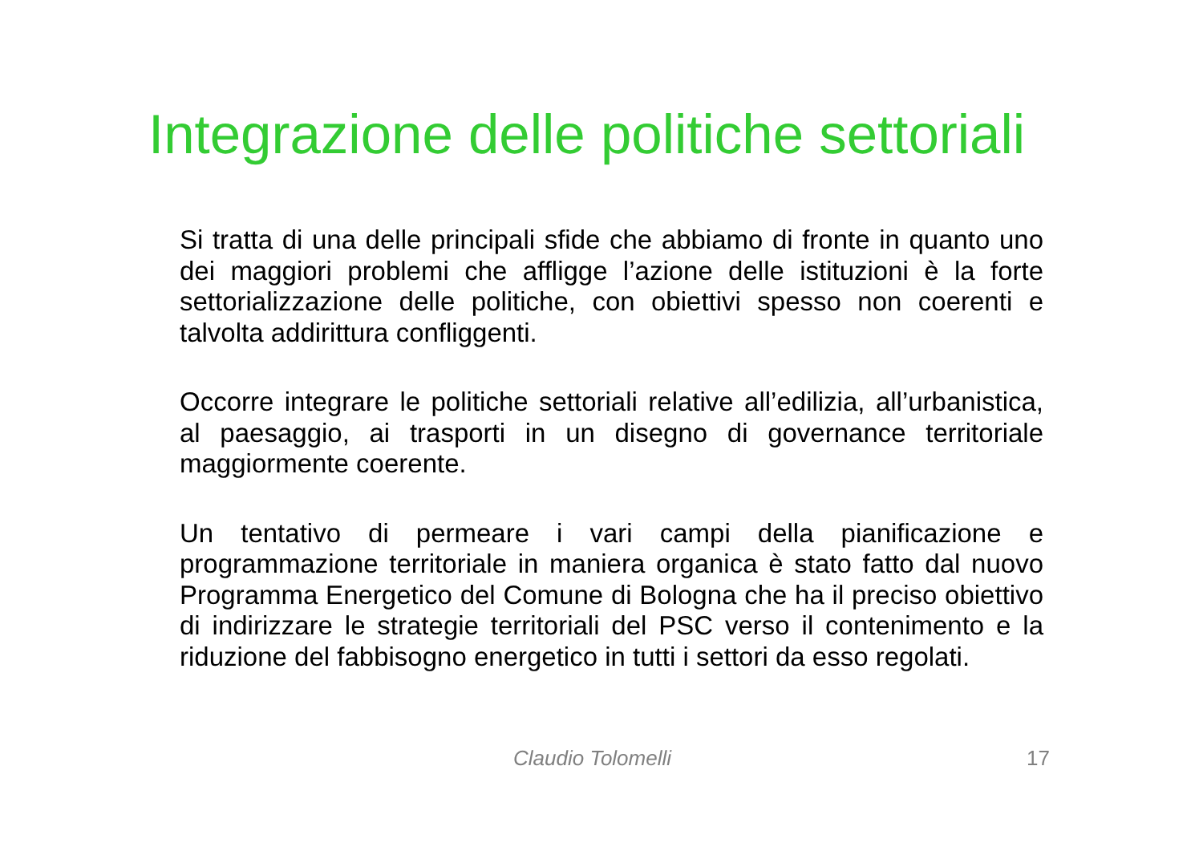Integrazione delle politiche settoriali
Si tratta di una delle principali sfide che abbiamo di fronte in quanto uno dei maggiori problemi che affligge l’azione delle istituzioni è la forte settorializzazione delle politiche, con obiettivi spesso non coerenti e talvolta addirittura confliggenti.
Occorre integrare le politiche settoriali relative all’edilizia, all’urbanistica, al paesaggio, ai trasporti in un disegno di governance territoriale maggiormente coerente.
Un tentativo di permeare i vari campi della pianificazione e programmazione territoriale in maniera organica è stato fatto dal nuovo Programma Energetico del Comune di Bologna che ha il preciso obiettivo di indirizzare le strategie territoriali del PSC verso il contenimento e la riduzione del fabbisogno energetico in tutti i settori da esso regolati.
Claudio Tolomelli 17